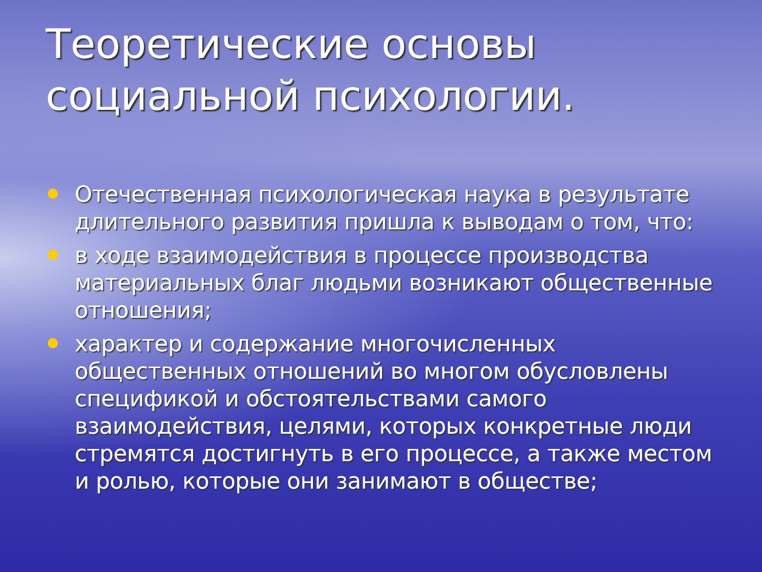Теоретические основы социальной психологии.
Отечественная психологическая наука в результате длительного развития пришла к выводам о том, что:
в ходе взаимодействия в процессе производства материальных благ людьми возникают общественные отношения;
характер и содержание многочисленных общественных отношений во многом обусловлены спецификой и обстоятельствами самого взаимодействия, целями, которых конкретные люди стремятся достигнуть в его процессе, а также местом и ролью, которые они занимают в обществе;